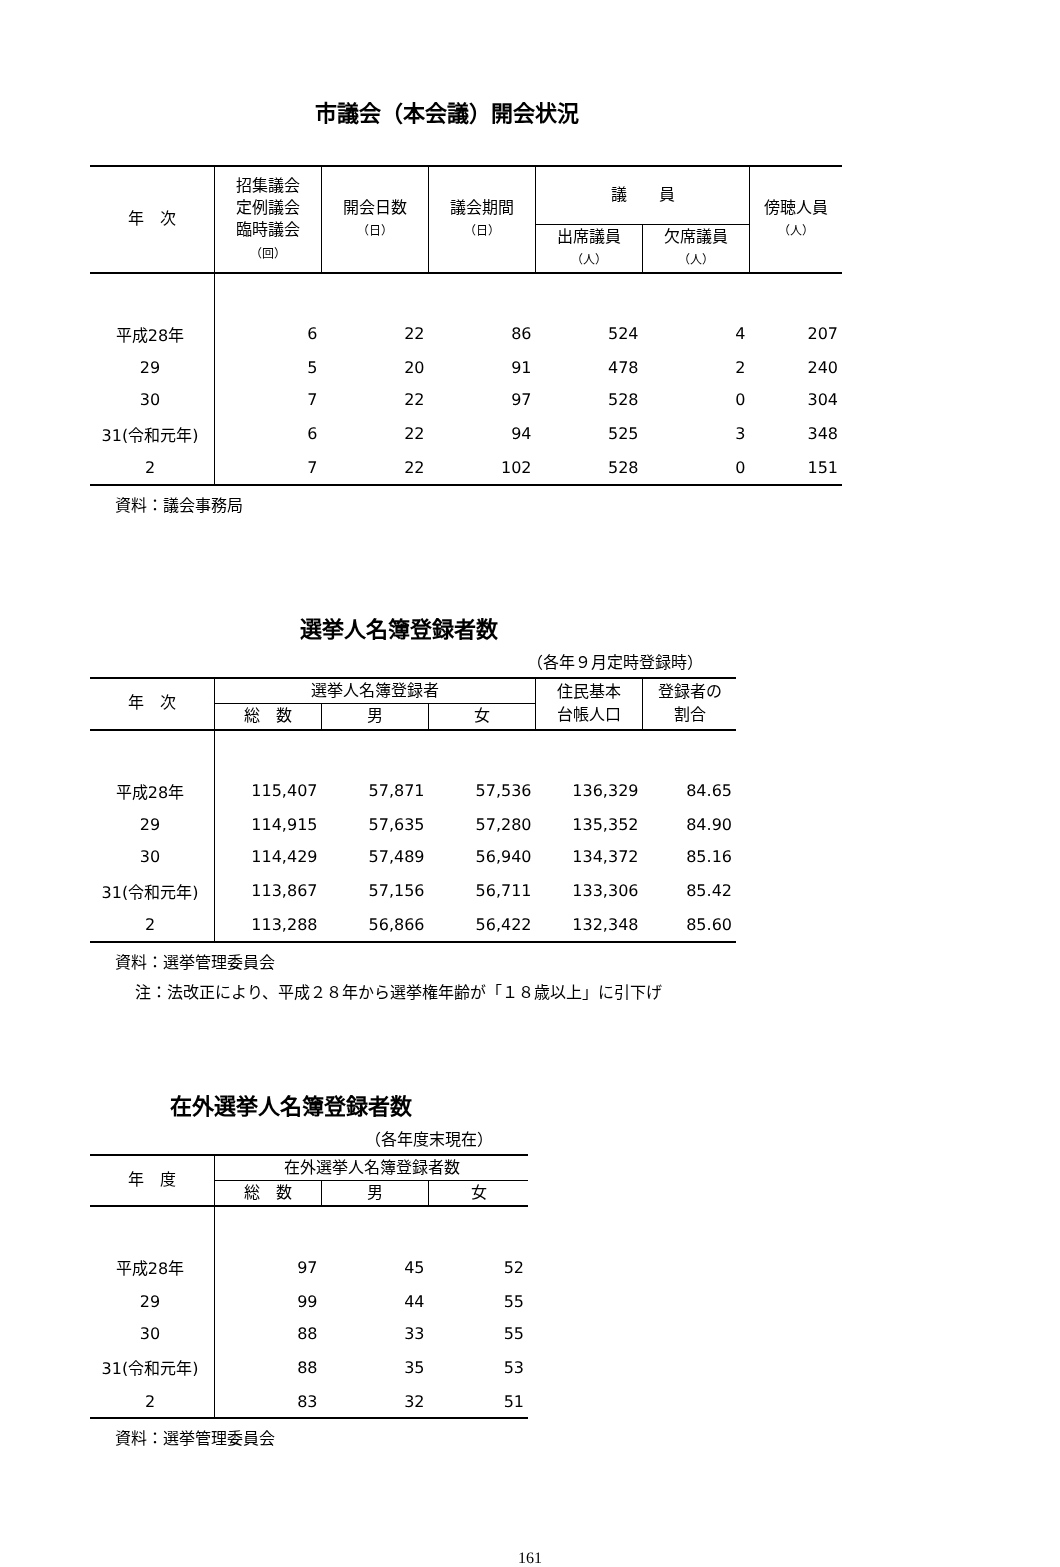市議会（本会議）開会状況
| 年 次 | 招集議会 定例議会 臨時議会 （回） | 開会日数 （日） | 議会期間 （日） | 議 員 | | 傍聴人員 （人） |
| --- | --- | --- | --- | --- | --- | --- |
| | | | | 出席議員 （人） | 欠席議員 （人） | |
| 平成28年 | 6 | 22 | 86 | 524 | 4 | 207 |
| 29 | 5 | 20 | 91 | 478 | 2 | 240 |
| 30 | 7 | 22 | 97 | 528 | 0 | 304 |
| 31(令和元年) | 6 | 22 | 94 | 525 | 3 | 348 |
| 2 | 7 | 22 | 102 | 528 | 0 | 151 |
資料：議会事務局
選挙人名簿登録者数
（各年９月定時登録時）
| 年 次 | 選挙人名簿登録者 | | | 住民基本 台帳人口 | 登録者の 割合 |
| --- | --- | --- | --- | --- | --- |
| | 総 数 | 男 | 女 | | |
| 平成28年 | 115,407 | 57,871 | 57,536 | 136,329 | 84.65 |
| 29 | 114,915 | 57,635 | 57,280 | 135,352 | 84.90 |
| 30 | 114,429 | 57,489 | 56,940 | 134,372 | 85.16 |
| 31(令和元年) | 113,867 | 57,156 | 56,711 | 133,306 | 85.42 |
| 2 | 113,288 | 56,866 | 56,422 | 132,348 | 85.60 |
資料：選挙管理委員会
注：法改正により、平成２８年から選挙権年齢が「１８歳以上」に引下げ
在外選挙人名簿登録者数
（各年度末現在）
| 年 度 | 在外選挙人名簿登録者数 | | |
| --- | --- | --- | --- |
| | 総 数 | 男 | 女 |
| 平成28年 | 97 | 45 | 52 |
| 29 | 99 | 44 | 55 |
| 30 | 88 | 33 | 55 |
| 31(令和元年) | 88 | 35 | 53 |
| 2 | 83 | 32 | 51 |
資料：選挙管理委員会
161